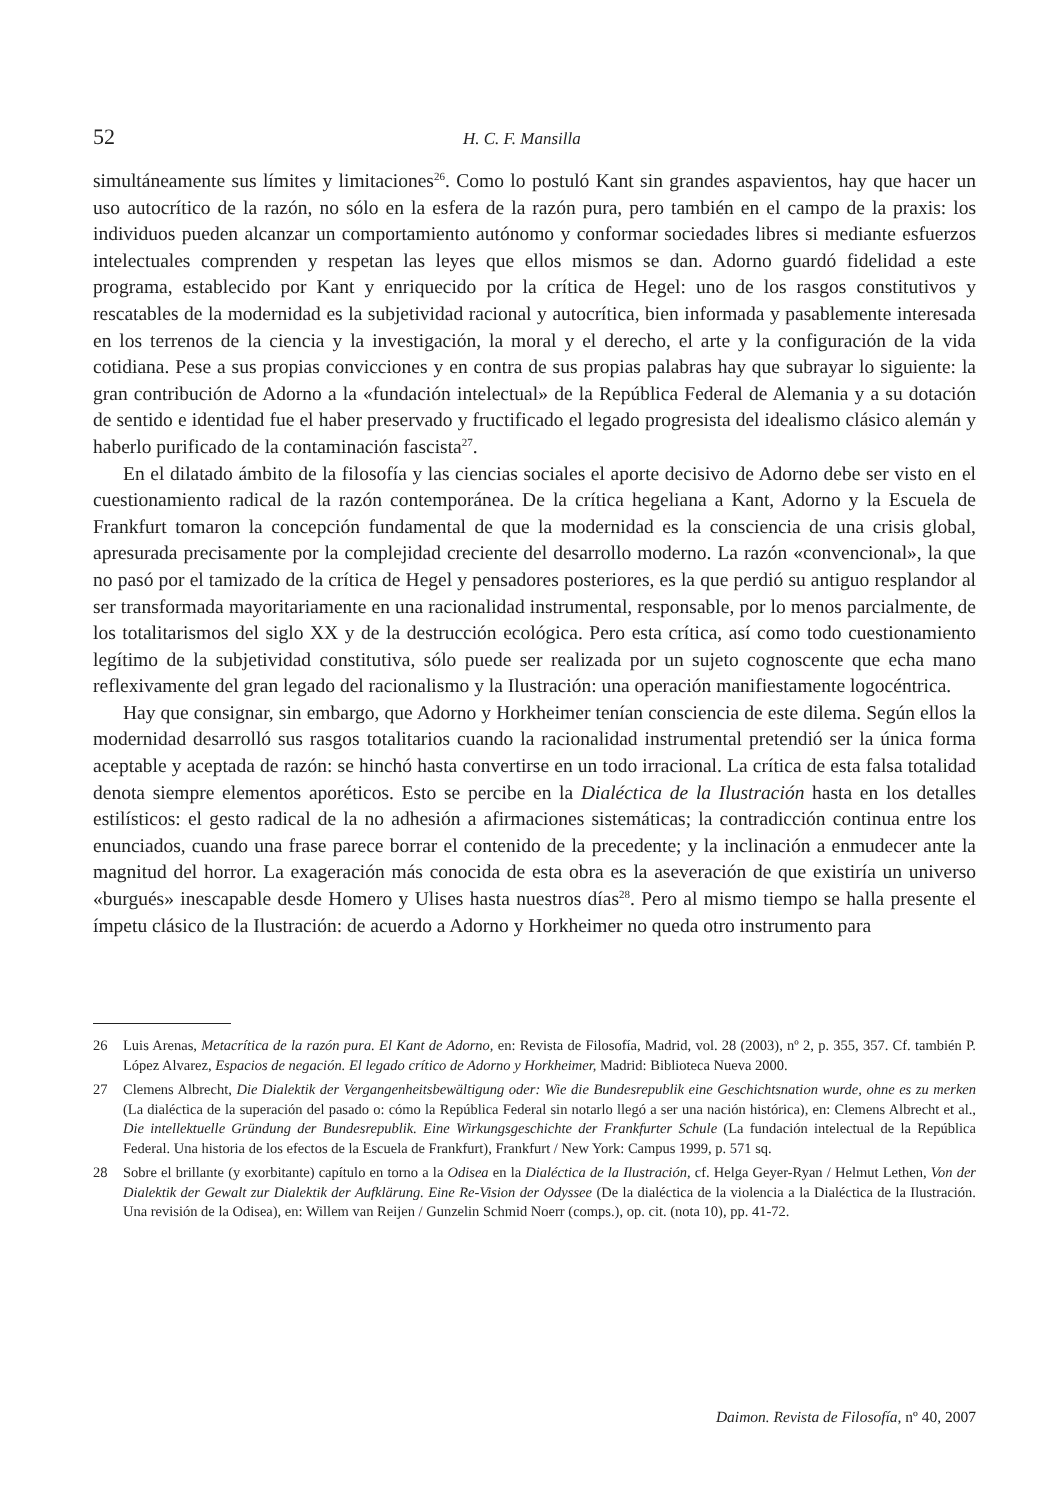52 H. C. F. Mansilla
simultáneamente sus límites y limitaciones<sup>26</sup>. Como lo postuló Kant sin grandes aspavientos, hay que hacer un uso autocrítico de la razón, no sólo en la esfera de la razón pura, pero también en el campo de la praxis: los individuos pueden alcanzar un comportamiento autónomo y conformar sociedades libres si mediante esfuerzos intelectuales comprenden y respetan las leyes que ellos mismos se dan. Adorno guardó fidelidad a este programa, establecido por Kant y enriquecido por la crítica de Hegel: uno de los rasgos constitutivos y rescatables de la modernidad es la subjetividad racional y autocrítica, bien informada y pasablemente interesada en los terrenos de la ciencia y la investigación, la moral y el derecho, el arte y la configuración de la vida cotidiana. Pese a sus propias convicciones y en contra de sus propias palabras hay que subrayar lo siguiente: la gran contribución de Adorno a la «fundación intelectual» de la República Federal de Alemania y a su dotación de sentido e identidad fue el haber preservado y fructificado el legado progresista del idealismo clásico alemán y haberlo purificado de la contaminación fascista<sup>27</sup>.
En el dilatado ámbito de la filosofía y las ciencias sociales el aporte decisivo de Adorno debe ser visto en el cuestionamiento radical de la razón contemporánea. De la crítica hegeliana a Kant, Adorno y la Escuela de Frankfurt tomaron la concepción fundamental de que la modernidad es la consciencia de una crisis global, apresurada precisamente por la complejidad creciente del desarrollo moderno. La razón «convencional», la que no pasó por el tamizado de la crítica de Hegel y pensadores posteriores, es la que perdió su antiguo resplandor al ser transformada mayoritariamente en una racionalidad instrumental, responsable, por lo menos parcialmente, de los totalitarismos del siglo XX y de la destrucción ecológica. Pero esta crítica, así como todo cuestionamiento legítimo de la subjetividad constitutiva, sólo puede ser realizada por un sujeto cognoscente que echa mano reflexivamente del gran legado del racionalismo y la Ilustración: una operación manifiestamente logocéntrica.
Hay que consignar, sin embargo, que Adorno y Horkheimer tenían consciencia de este dilema. Según ellos la modernidad desarrolló sus rasgos totalitarios cuando la racionalidad instrumental pretendió ser la única forma aceptable y aceptada de razón: se hinchó hasta convertirse en un todo irracional. La crítica de esta falsa totalidad denota siempre elementos aporéticos. Esto se percibe en la Dialéctica de la Ilustración hasta en los detalles estilísticos: el gesto radical de la no adhesión a afirmaciones sistemáticas; la contradicción continua entre los enunciados, cuando una frase parece borrar el contenido de la precedente; y la inclinación a enmudecer ante la magnitud del horror. La exageración más conocida de esta obra es la aseveración de que existiría un universo «burgués» inescapable desde Homero y Ulises hasta nuestros días<sup>28</sup>. Pero al mismo tiempo se halla presente el ímpetu clásico de la Ilustración: de acuerdo a Adorno y Horkheimer no queda otro instrumento para
26 Luis Arenas, Metacrítica de la razón pura. El Kant de Adorno, en: Revista de Filosofía, Madrid, vol. 28 (2003), nº 2, p. 355, 357. Cf. también P. López Alvarez, Espacios de negación. El legado crítico de Adorno y Horkheimer, Madrid: Biblioteca Nueva 2000.
27 Clemens Albrecht, Die Dialektik der Vergangenheitsbewältigung oder: Wie die Bundesrepublik eine Geschichtsnation wurde, ohne es zu merken (La dialéctica de la superación del pasado o: cómo la República Federal sin notarlo llegó a ser una nación histórica), en: Clemens Albrecht et al., Die intellektuelle Gründung der Bundesrepublik. Eine Wirkungsgeschichte der Frankfurter Schule (La fundación intelectual de la República Federal. Una historia de los efectos de la Escuela de Frankfurt), Frankfurt / New York: Campus 1999, p. 571 sq.
28 Sobre el brillante (y exorbitante) capítulo en torno a la Odisea en la Dialéctica de la Ilustración, cf. Helga Geyer-Ryan / Helmut Lethen, Von der Dialektik der Gewalt zur Dialektik der Aufklärung. Eine Re-Vision der Odyssee (De la dialéctica de la violencia a la Dialéctica de la Ilustración. Una revisión de la Odisea), en: Willem van Reijen / Gunzelin Schmid Noerr (comps.), op. cit. (nota 10), pp. 41-72.
Daimon. Revista de Filosofía, nº 40, 2007